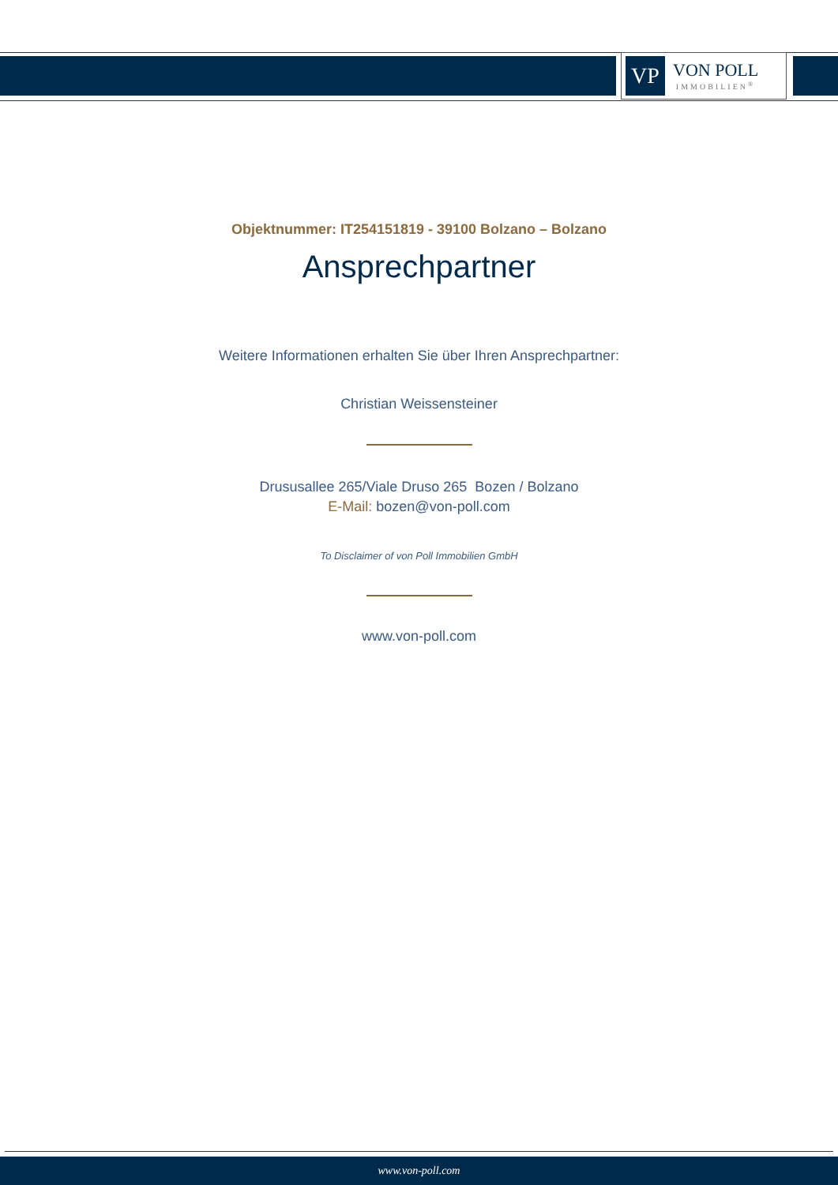VP
VON POLL
IMMOBILIEN<sup>®</sup>
Objektnummer: IT254151819 - 39100 Bolzano – Bolzano
Ansprechpartner
Weitere Informationen erhalten Sie über Ihren Ansprechpartner:
Christian Weissensteiner
Drususallee 265/Viale Druso 265 Bozen / Bolzano
E-Mail: bozen@von-poll.com
To Disclaimer of von Poll Immobilien GmbH
www.von-poll.com
www.von-poll.com